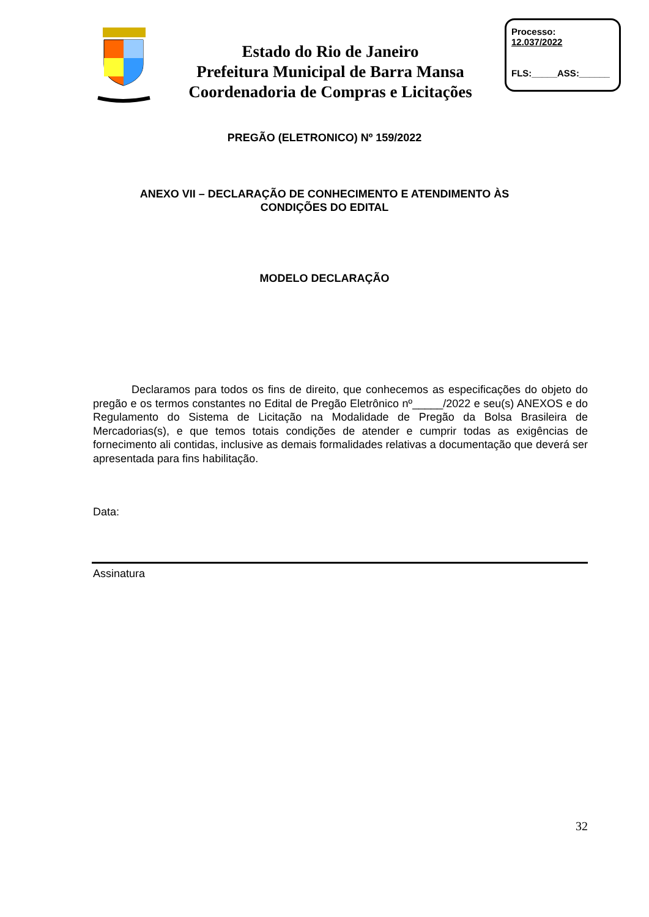Estado do Rio de Janeiro
Prefeitura Municipal de Barra Mansa
Coordenadoria de Compras e Licitações
Processo:
12.037/2022
FLS:_____ASS:______
PREGÃO (ELETRONICO) Nº 159/2022
ANEXO VII – DECLARAÇÃO DE CONHECIMENTO E ATENDIMENTO ÀS
CONDIÇÕES DO EDITAL
MODELO DECLARAÇÃO
Declaramos para todos os fins de direito, que conhecemos as especificações do objeto do pregão e os termos constantes no Edital de Pregão Eletrônico nº_____/2022 e seu(s) ANEXOS e do Regulamento do Sistema de Licitação na Modalidade de Pregão da Bolsa Brasileira de Mercadorias(s), e que temos totais condições de atender e cumprir todas as exigências de fornecimento ali contidas, inclusive as demais formalidades relativas a documentação que deverá ser apresentada para fins habilitação.
Data:
Assinatura
32